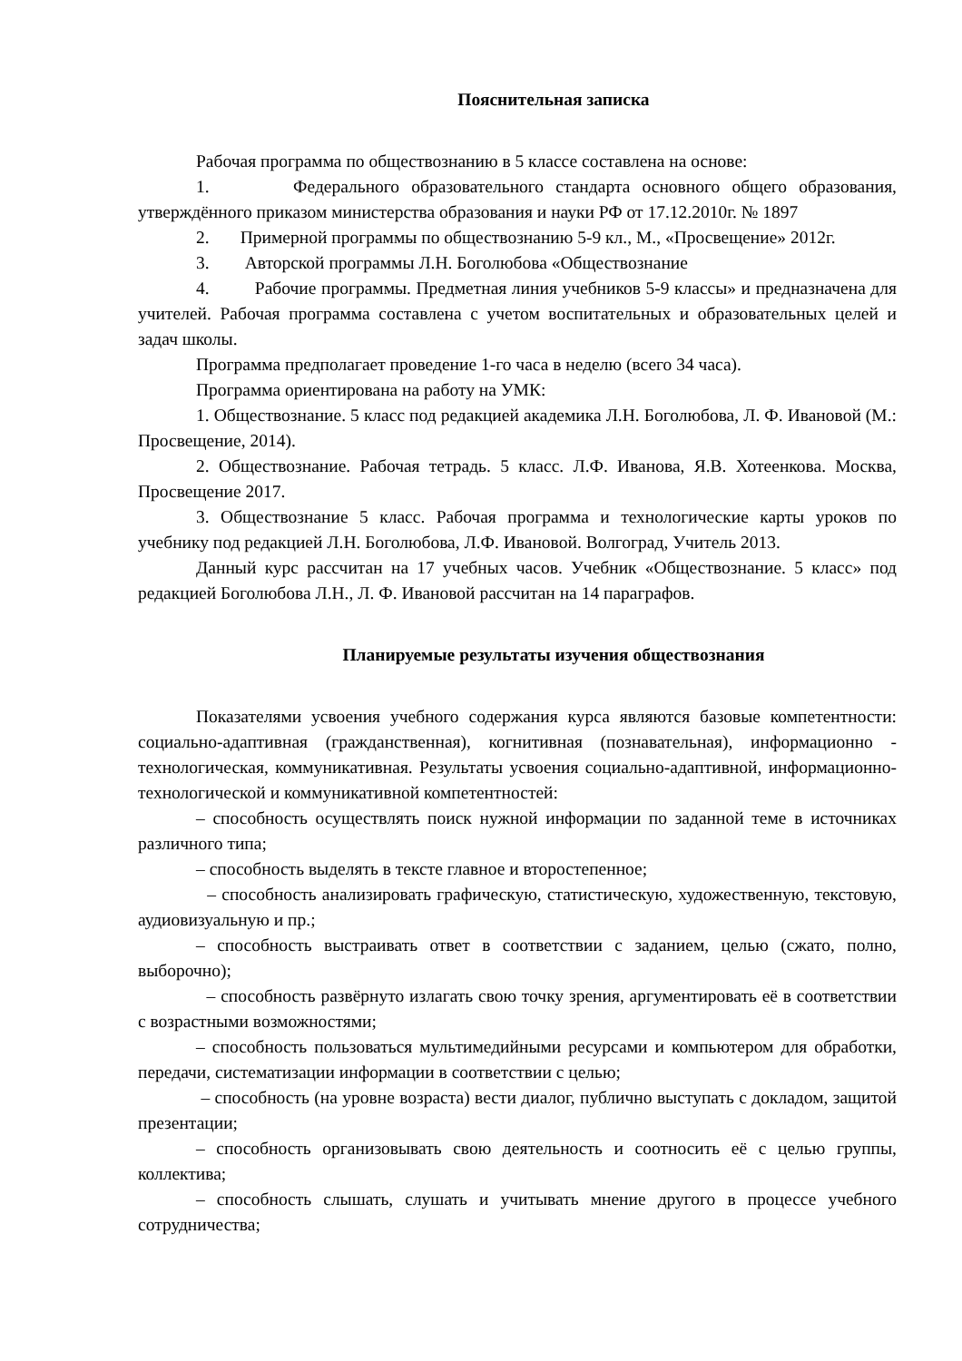Пояснительная записка
Рабочая программа по обществознанию в 5 классе составлена на основе:
1. Федерального образовательного стандарта основного общего образования, утверждённого приказом министерства образования и науки РФ от 17.12.2010г. № 1897
2. Примерной программы по обществознанию 5-9 кл., М., «Просвещение» 2012г.
3. Авторской программы Л.Н. Боголюбова «Обществознание
4. Рабочие программы. Предметная линия учебников 5-9 классы» и предназначена для учителей. Рабочая программа составлена с учетом воспитательных и образовательных целей и задач школы.
Программа предполагает проведение 1-го часа в неделю (всего 34 часа).
Программа ориентирована на работу на УМК:
1. Обществознание. 5 класс под редакцией академика Л.Н. Боголюбова, Л. Ф. Ивановой (М.: Просвещение, 2014).
2. Обществознание. Рабочая тетрадь. 5 класс. Л.Ф. Иванова, Я.В. Хотеенкова. Москва, Просвещение 2017.
3. Обществознание 5 класс. Рабочая программа и технологические карты уроков по учебнику под редакцией Л.Н. Боголюбова, Л.Ф. Ивановой. Волгоград, Учитель 2013.
Данный курс рассчитан на 17 учебных часов. Учебник «Обществознание. 5 класс» под редакцией Боголюбова Л.Н., Л. Ф. Ивановой рассчитан на 14 параграфов.
Планируемые результаты изучения обществознания
Показателями усвоения учебного содержания курса являются базовые компетентности: социально-адаптивная (гражданственная), когнитивная (познавательная), информационно - технологическая, коммуникативная. Результаты усвоения социально-адаптивной, информационно-технологической и коммуникативной компетентностей:
– способность осуществлять поиск нужной информации по заданной теме в источниках различного типа;
– способность выделять в тексте главное и второстепенное;
– способность анализировать графическую, статистическую, художественную, текстовую, аудиовизуальную и пр.;
– способность выстраивать ответ в соответствии с заданием, целью (сжато, полно, выборочно);
– способность развёрнуто излагать свою точку зрения, аргументировать её в соответствии с возрастными возможностями;
– способность пользоваться мультимедийными ресурсами и компьютером для обработки, передачи, систематизации информации в соответствии с целью;
– способность (на уровне возраста) вести диалог, публично выступать с докладом, защитой презентации;
– способность организовывать свою деятельность и соотносить её с целью группы, коллектива;
– способность слышать, слушать и учитывать мнение другого в процессе учебного сотрудничества;